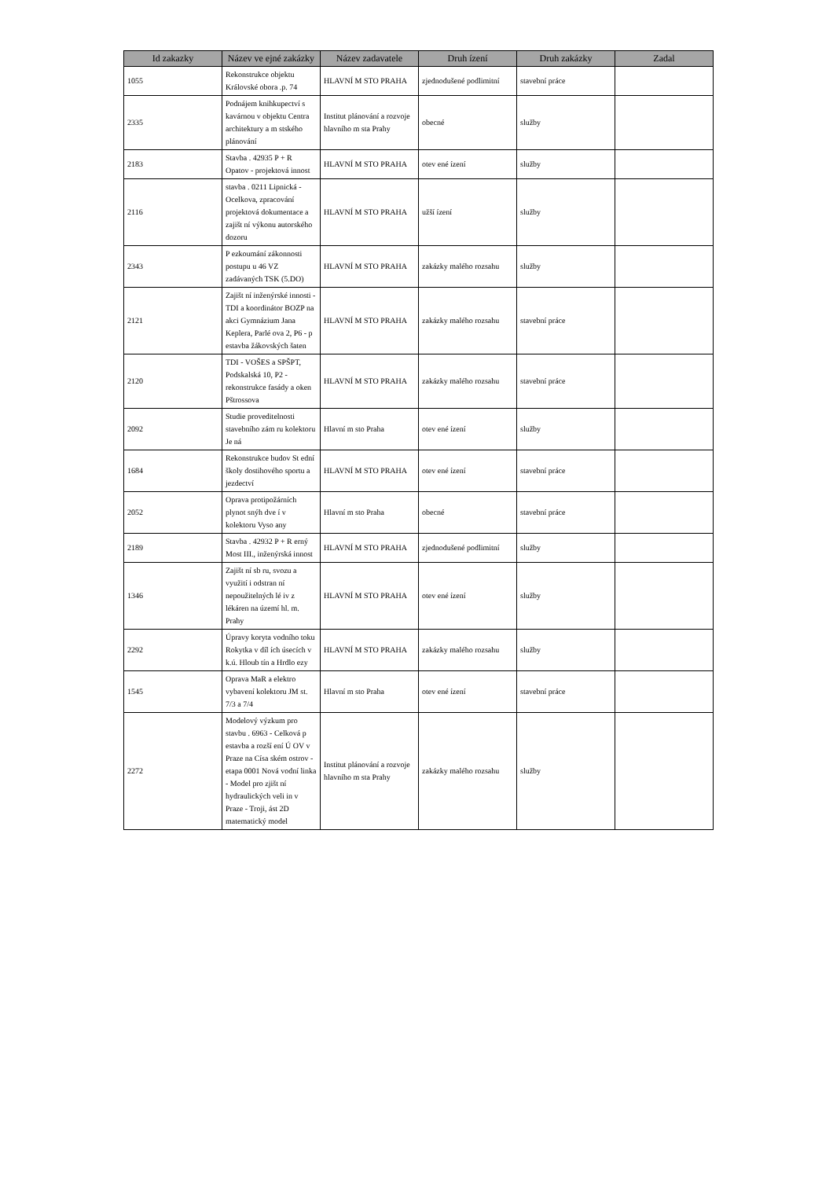| Id zakazky | Název ve ejné zakázky | Název zadavatele | Druh ízení | Druh zakázky | Zadal |
| --- | --- | --- | --- | --- | --- |
| 1055 | Rekonstrukce objektu Královské obora .p. 74 | HLAVNÍ M STO PRAHA | zjednodušené podlimitní | stavební práce | |
| 2335 | Podnájem knihkupectví s kavárnou v objektu Centra architektury a m stského plánování | Institut plánování a rozvoje hlavního m sta Prahy | obecné | služby | |
| 2183 | Stavba . 42935 P + R Opatov - projektová innost | HLAVNÍ M STO PRAHA | otev ené ízení | služby | |
| 2116 | stavba . 0211 Lipnická - Ocelkova, zpracování projektová dokumentace a zajišt ní výkonu autorského dozoru | HLAVNÍ M STO PRAHA | užší ízení | služby | |
| 2343 | P ezkoumání zákonnosti postupu u 46 VZ zadávaných TSK (5.DO) | HLAVNÍ M STO PRAHA | zakázky malého rozsahu | služby | |
| 2121 | Zajišt ní inženýrské innosti - TDI a koordinátor BOZP na akci Gymnázium Jana Keplera, Parlé ova 2, P6 - p estavba žákovských šaten | HLAVNÍ M STO PRAHA | zakázky malého rozsahu | stavební práce | |
| 2120 | TDI - VOŠES a SPŠPT, Podskalská 10, P2 - rekonstrukce fasády a oken Pštrossova | HLAVNÍ M STO PRAHA | zakázky malého rozsahu | stavební práce | |
| 2092 | Studie proveditelnosti stavebního zám ru kolektoru Je ná | Hlavní m sto Praha | otev ené ízení | služby | |
| 1684 | Rekonstrukce budov St ední školy dostihového sportu a jezdectví | HLAVNÍ M STO PRAHA | otev ené ízení | stavební práce | |
| 2052 | Oprava protipožárních plynot snýh dve í v kolektoru Vyso any | Hlavní m sto Praha | obecné | stavební práce | |
| 2189 | Stavba . 42932 P + R erný Most III., inženýrská innost | HLAVNÍ M STO PRAHA | zjednodušené podlimitní | služby | |
| 1346 | Zajišt ní sb ru, svozu a využití i odstran ní nepoužitelných lé iv z lékáren na území hl. m. Prahy | HLAVNÍ M STO PRAHA | otev ené ízení | služby | |
| 2292 | Úpravy koryta vodního toku Rokytka v díl ích úsecích v k.ú. Hloub tín a Hrdlo ezy | HLAVNÍ M STO PRAHA | zakázky malého rozsahu | služby | |
| 1545 | Oprava MaR a elektro vybavení kolektoru JM st. 7/3 a 7/4 | Hlavní m sto Praha | otev ené ízení | stavební práce | |
| 2272 | Modelový výzkum pro stavbu . 6963 - Celková p estavba a rozší ení Ú OV v Praze na Císa ském ostrov - etapa 0001 Nová vodní linka - Model pro zjišt ní hydraulických veli in v Praze - Troji, ást 2D matematický model | Institut plánování a rozvoje hlavního m sta Prahy | zakázky malého rozsahu | služby | |